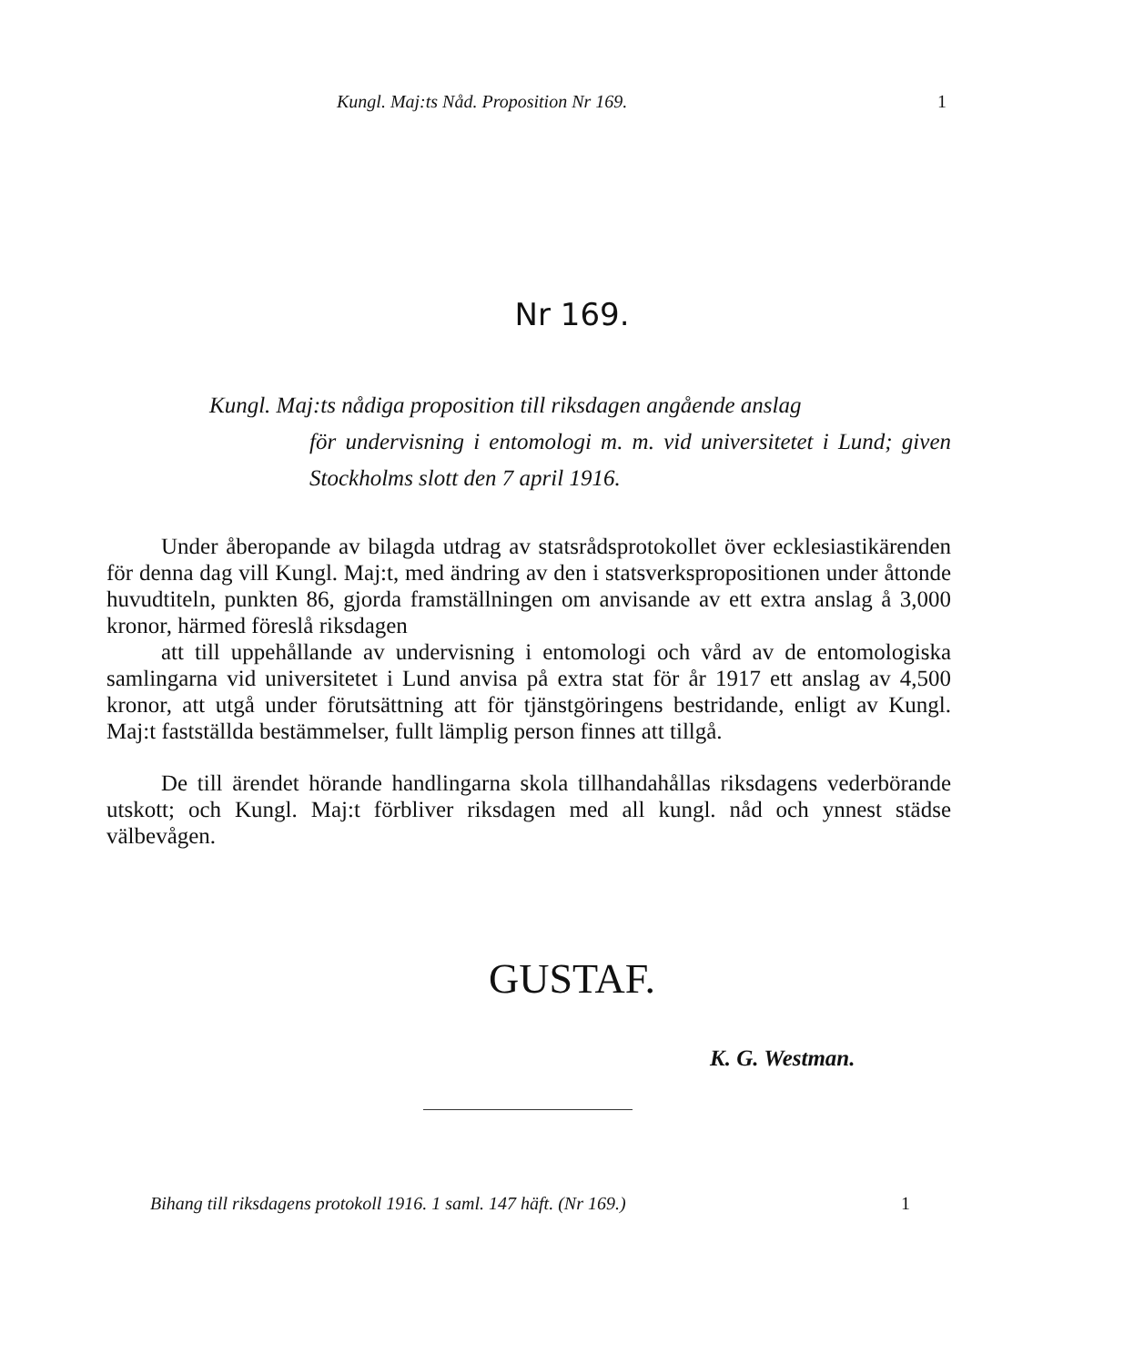Kungl. Maj:ts Nåd. Proposition Nr 169. 1
Nr 169.
Kungl. Maj:ts nådiga proposition till riksdagen angående anslag
för undervisning i entomologi m. m. vid universitetet i Lund; given Stockholms slott den 7 april 1916.
Under åberopande av bilagda utdrag av statsrådsprotokollet över ecklesiastikärenden för denna dag vill Kungl. Maj:t, med ändring av den i statsverkspropositionen under åttonde huvudtiteln, punkten 86, gjorda framställningen om anvisande av ett extra anslag å 3,000 kronor, härmed föreslå riksdagen
att till uppehållande av undervisning i entomologi och vård av de entomologiska samlingarna vid universitetet i Lund anvisa på extra stat för år 1917 ett anslag av 4,500 kronor, att utgå under förutsättning att för tjänstgöringens bestridande, enligt av Kungl. Maj:t fastställda bestämmelser, fullt lämplig person finnes att tillgå.
De till ärendet hörande handlingarna skola tillhandahållas riksdagens vederbörande utskott; och Kungl. Maj:t förbliver riksdagen med all kungl. nåd och ynnest städse välbevågen.
GUSTAF.
K. G. Westman.
Bihang till riksdagens protokoll 1916. 1 saml. 147 häft. (Nr 169.) 1